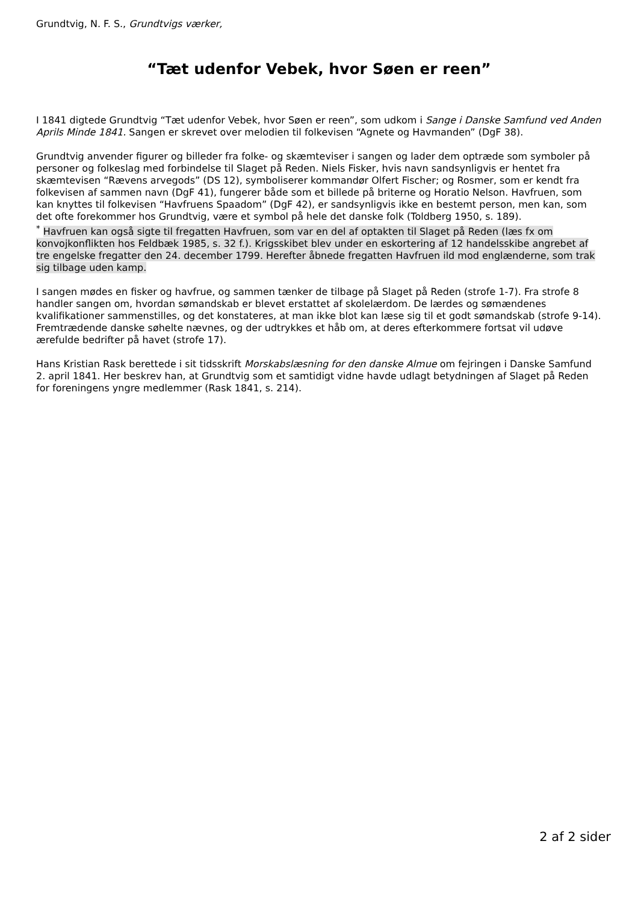Grundtvig, N. F. S., Grundtvigs værker,
“Tæt udenfor Vebek, hvor Søen er reen”
I 1841 digtede Grundtvig “Tæt udenfor Vebek, hvor Søen er reen”, som udkom i Sange i Danske Samfund ved Anden Aprils Minde 1841. Sangen er skrevet over melodien til folkevisen “Agnete og Havmanden” (DgF 38).
Grundtvig anvender figurer og billeder fra folke- og skæmteviser i sangen og lader dem optræde som symboler på personer og folkeslag med forbindelse til Slaget på Reden. Niels Fisker, hvis navn sandsynligvis er hentet fra skæmtevisen “Rævens arvegods” (DS 12), symboliserer kommandør Olfert Fischer; og Rosmer, som er kendt fra folkevisen af sammen navn (DgF 41), fungerer både som et billede på briterne og Horatio Nelson. Havfruen, som kan knyttes til folkevisen “Havfruens Spaadom” (DgF 42), er sandsynligvis ikke en bestemt person, men kan, som det ofte forekommer hos Grundtvig, være et symbol på hele det danske folk (Toldberg 1950, s. 189).
<sup>*</sup> Havfruen kan også sigte til fregatten Havfruen, som var en del af optakten til Slaget på Reden (læs fx om konvojkonflikten hos Feldbæk 1985, s. 32 f.). Krigsskibet blev under en eskortering af 12 handelsskibe angrebet af tre engelske fregatter den 24. december 1799. Herefter åbnede fregatten Havfruen ild mod englænderne, som trak sig tilbage uden kamp.
I sangen mødes en fisker og havfrue, og sammen tænker de tilbage på Slaget på Reden (strofe 1-7). Fra strofe 8 handler sangen om, hvordan sømandskab er blevet erstattet af skolelærdom. De lærdes og sømændenes kvalifikationer sammenstilles, og det konstateres, at man ikke blot kan læse sig til et godt sømandskab (strofe 9-14). Fremtrædende danske søhelte nævnes, og der udtrykkes et håb om, at deres efterkommere fortsat vil udøve ærefulde bedrifter på havet (strofe 17).
Hans Kristian Rask berettede i sit tidsskrift Morskabslæsning for den danske Almue om fejringen i Danske Samfund 2. april 1841. Her beskrev han, at Grundtvig som et samtidigt vidne havde udlagt betydningen af Slaget på Reden for foreningens yngre medlemmer (Rask 1841, s. 214).
2 af 2 sider